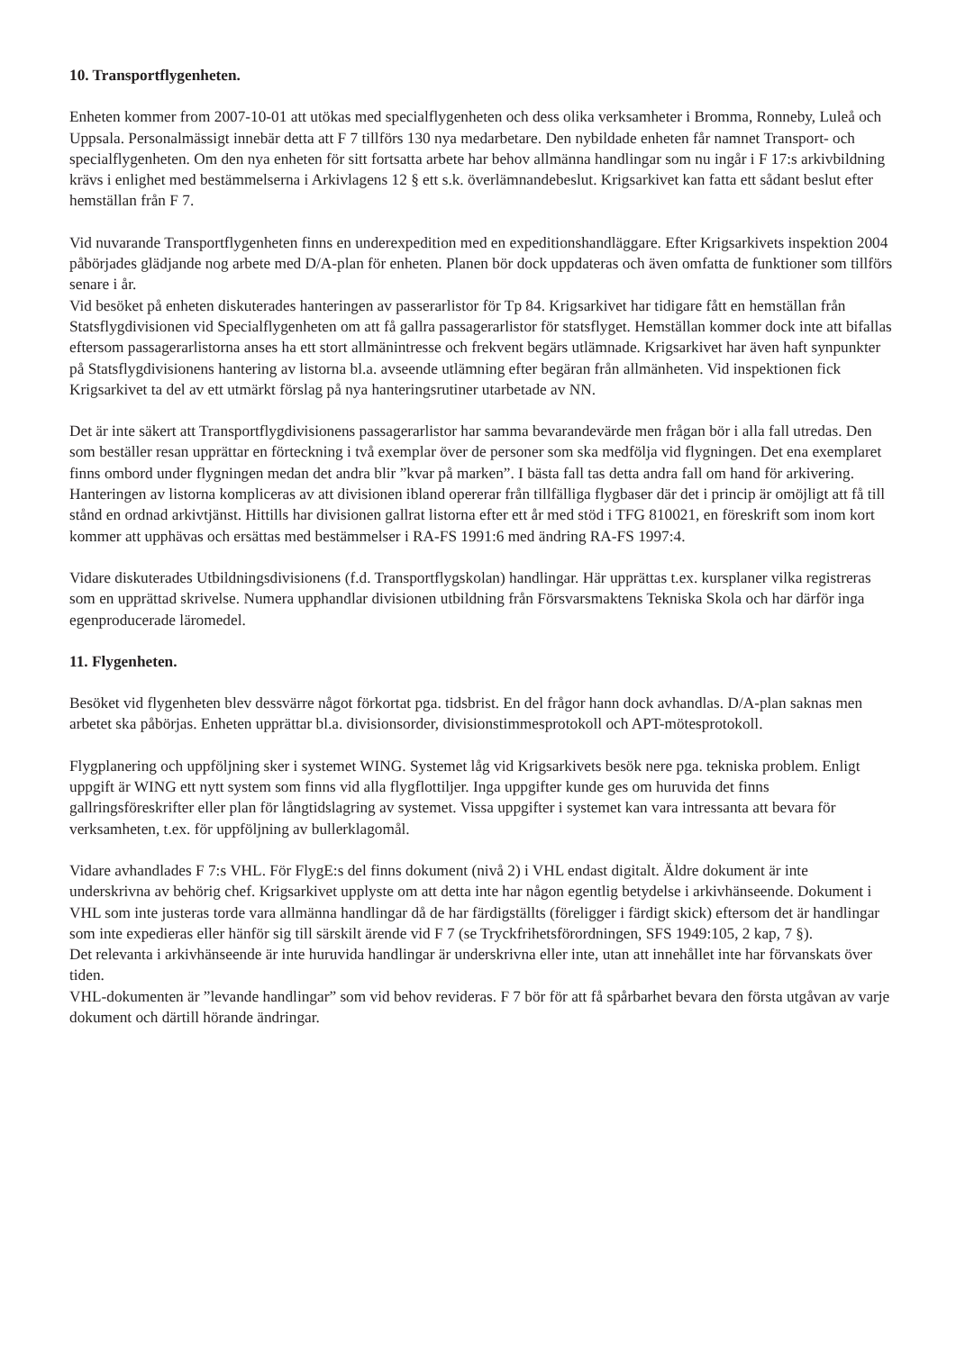10. Transportflygenheten.
Enheten kommer from 2007-10-01 att utökas med specialflygenheten och dess olika verksamheter i Bromma, Ronneby, Luleå och Uppsala. Personalmässigt innebär detta att F 7 tillförs 130 nya medarbetare. Den nybildade enheten får namnet Transport- och specialflygenheten. Om den nya enheten för sitt fortsatta arbete har behov allmänna handlingar som nu ingår i F 17:s arkivbildning krävs i enlighet med bestämmelserna i Arkivlagens 12 § ett s.k. överlämnandebeslut. Krigsarkivet kan fatta ett sådant beslut efter hemställan från F 7.
Vid nuvarande Transportflygenheten finns en underexpedition med en expeditionshandläggare. Efter Krigsarkivets inspektion 2004 påbörjades glädjande nog arbete med D/A-plan för enheten. Planen bör dock uppdateras och även omfatta de funktioner som tillförs senare i år.
Vid besöket på enheten diskuterades hanteringen av passerarlistor för Tp 84. Krigsarkivet har tidigare fått en hemställan från Statsflygdivisionen vid Specialflygenheten om att få gallra passagerarlistor för statsflyget. Hemställan kommer dock inte att bifallas eftersom passagerarlistorna anses ha ett stort allmänintresse och frekvent begärs utlämnade. Krigsarkivet har även haft synpunkter på Statsflygdivisionens hantering av listorna bl.a. avseende utlämning efter begäran från allmänheten. Vid inspektionen fick Krigsarkivet ta del av ett utmärkt förslag på nya hanteringsrutiner utarbetade av NN.
Det är inte säkert att Transportflygdivisionens passagerarlistor har samma bevarandevärde men frågan bör i alla fall utredas. Den som beställer resan upprättar en förteckning i två exemplar över de personer som ska medfölja vid flygningen. Det ena exemplaret finns ombord under flygningen medan det andra blir ”kvar på marken”. I bästa fall tas detta andra fall om hand för arkivering. Hanteringen av listorna kompliceras av att divisionen ibland opererar från tillfälliga flygbaser där det i princip är omöjligt att få till stånd en ordnad arkivtjänst. Hittills har divisionen gallrat listorna efter ett år med stöd i TFG 810021, en föreskrift som inom kort kommer att upphävas och ersättas med bestämmelser i RA-FS 1991:6 med ändring RA-FS 1997:4.
Vidare diskuterades Utbildningsdivisionens (f.d. Transportflygskolan) handlingar. Här upprättas t.ex. kursplaner vilka registreras som en upprättad skrivelse. Numera upphandlar divisionen utbildning från Försvarsmaktens Tekniska Skola och har därför inga egenproducerade läromedel.
11. Flygenheten.
Besöket vid flygenheten blev dessvärre något förkortat pga. tidsbrist. En del frågor hann dock avhandlas. D/A-plan saknas men arbetet ska påbörjas. Enheten upprättar bl.a. divisionsorder, divisionstimmesprotokoll och APT-mötesprotokoll.
Flygplanering och uppföljning sker i systemet WING. Systemet låg vid Krigsarkivets besök nere pga. tekniska problem. Enligt uppgift är WING ett nytt system som finns vid alla flygflottiljer. Inga uppgifter kunde ges om huruvida det finns gallringsföreskrifter eller plan för långtidslagring av systemet. Vissa uppgifter i systemet kan vara intressanta att bevara för verksamheten, t.ex. för uppföljning av bullerklagomål.
Vidare avhandlades F 7:s VHL. För FlygE:s del finns dokument (nivå 2) i VHL endast digitalt. Äldre dokument är inte underskrivna av behörig chef. Krigsarkivet upplyste om att detta inte har någon egentlig betydelse i arkivhänseende. Dokument i VHL som inte justeras torde vara allmänna handlingar då de har färdigställts (föreligger i färdigt skick) eftersom det är handlingar som inte expedieras eller hänför sig till särskilt ärende vid F 7 (se Tryckfrihetsförordningen, SFS 1949:105, 2 kap, 7 §).
Det relevanta i arkivhänseende är inte huruvida handlingar är underskrivna eller inte, utan att innehållet inte har förvanskats över tiden.
VHL-dokumenten är ”levande handlingar” som vid behov revideras. F 7 bör för att få spårbarhet bevara den första utgåvan av varje dokument och därtill hörande ändringar.